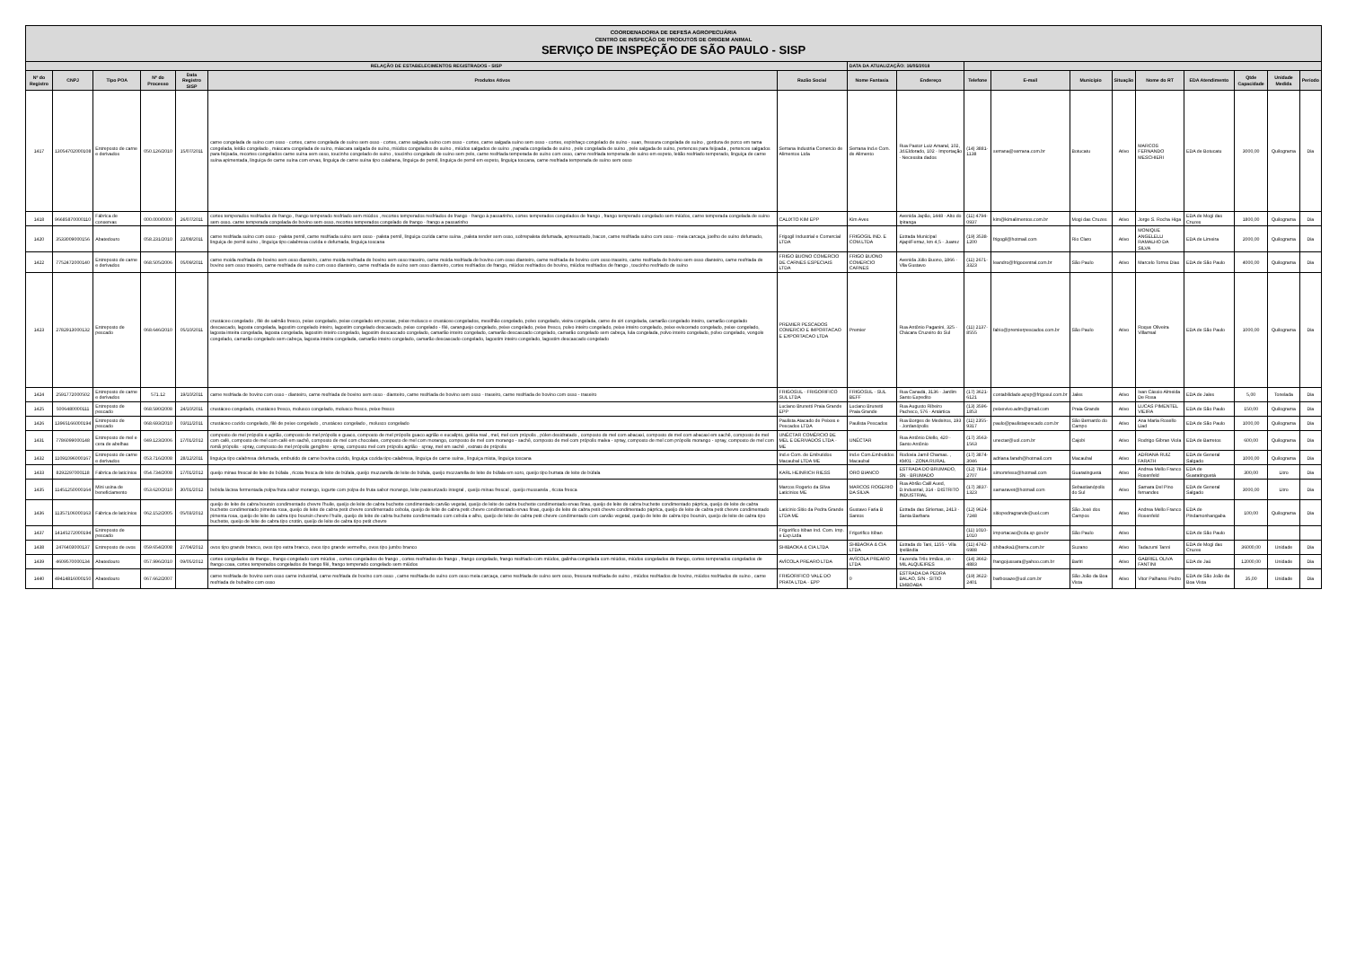| COORDENADORIA DE DEFESA AGROPECUÁRIA CENTRO DE INSPEÇÃO DE PRODUTOS DE ORIGEM ANIMAL SERVIÇO DE INSPEÇÃO DE SÃO PAULO - SISP | | | | | | | | | | | | | | | | | |
| RELAÇÃO DE ESTABELECIMENTOS REGISTRADOS - SISP | | | | | | | DATA DA ATUALIZAÇÃO: 16/05/2018 | | | | | | | | | | |
| Nº do Registro | CNPJ | Tipo POA | Nº do Processo | Data Registro SISP | Produtos Ativos | Razão Social | Nome Fantasia | Endereço | Telefone | E-mail | Município | Situação | Nome do RT | EDA Atendimento | Qtde Capacidade | Unidade Medida | Período |
| 1417 | 13054702000108 | Entreposto de carne e derivados | 050.126/2010 | 15/07/2011 | carne congelada de suíno com osso - cortes, carne congelada de suíno sem osso - cortes, carne salgada suíno com osso - cortes, carne salgada suíno sem osso - cortes, espinhaço congelado de suíno - suan, fressura congelada de suíno , gordura de porco em rama congelada, leitão congelado , máscara congelada de suíno, máscara salgada de suíno, miúdos congelados de suíno , miúdos salgados de suíno , papada congelada de suíno , pele congelada de suíno , pele salgada de suíno, pertences para feijoada , pertences salgados para feijoada, recortes congelados carne suína sem osso, toucinho congelado de suíno , toucinho congelado de suíno sem pele, carne resfriada temperada de suíno com osso, carne resfriada temperada de suíno em espeto, leitão resfriado temperado, linguiça de carne suína apimentada, linguiça de carne suína com ervas, linguiça de carne suína tipo cuiabana, linguiça de pernil, linguiça de pernil em espeto, linguiça toscana, carne resfriada temperada de suíno sem osso | Serrana Industria Comercio de Alimentos Ltda | Serrana Ind.e Com. de Alimento | Rua Pastor Luiz Amaral, 102, Jd.Eldorado, 102 - Importação - Necessita dados | (14) 3881-1138 | serrana@serrana.com.br | Botucatu | Ativo | MARCOS FERNANDO MESCHIERI | EDA de Botucatu | 3000,00 | Quilograma | Dia |
| 1418 | 96685870000110 | Fábrica de conservas | 000.000/0000 | 26/07/2011 | cortes temperados resfriados de frango , frango temperado resfriado sem miúdos , recortes temperados resfriados de frango - frango à passarinho, cortes temperados congelados de frango , frango temperado congelado sem miúdos, carne temperada congelada de suíno sem osso, carne temperada congelada de bovino sem osso, recortes temperados congelado de frango - frango a passarinho | CALIXTO KIM EPP | Kim Aves | Avenida Japão, 1448 - Alto do Ipiranga | (11) 4794-0937 | kim@kimalimentos.com.br | Mogi das Cruzes | Ativo | Jorge S. Rocha Higa | EDA de Mogi das Cruzes | 1800,00 | Quilograma | Dia |
| 1420 | 3533009000156 | Abatedouro | 058.231/2010 | 22/08/2011 | carne resfriada suíno com osso - paleta pernil, carne resfriada suíno sem osso - paleta pernil, linguiça cozida carne suína , paleta tender sem osso, sobrepaleta defumada, apresuntado, bacon, carne resfriada suíno com osso - meia carcaça, joelho de suíno defumado, linguiça de pernil suíno , linguiça tipo calabresa cozida e defumada, linguiça toscana | Frigogil Industrial e Comercial LTDA | FRIGOGIL IND. E COM.LTDA | Estrada Municipal Ajapi/Ferraz, km 4,5 - Juarez | (19) 3538-1200 | frigogil@hotmail.com | Rio Claro | Ativo | MONIQUE ANGELELLI RAMALHO DA SILVA | EDA de Limeira | 2000,00 | Quilograma | Dia |
| 1422 | 7752472000140 | Entreposto de carne e derivados | 068.505/2006 | 05/09/2011 | carne moida resfriada de bovino sem osso dianteiro, carne moida resfriada de bovino sem osso traseiro, carne moida resfriada de bovino com osso dianteiro, carne resfriada de bovino com osso traseiro, carne resfriada de bovino sem osso dianteiro, carne resfriada de bovino sem osso traseiro, carne resfriada de suíno com osso dianteiro, carne resfriada de suíno sem osso dianteiro, cortes resfriados de frango, miúdos resfriados de bovino, miúdos resfriados de frango , toucinho resfriado de suíno | FRIGO BUONO COMERCIO DE CARNES ESPECIAIS LTDA | FRIGO BUONO COMERCIO CARNES | Avenida Júlio Buono, 1866 - Vila Gustavo | (11) 2671-3323 | leandro@frigocentral.com.br | São Paulo | Ativo | Marcelo Torres Dias | EDA de São Paulo | 4000,00 | Quilograma | Dia |
| 1423 | 2782913000132 | Entreposto de pescado | 068.646/2010 | 05/10/2011 | crustáceo congelado , filé de salmão fresco, peixe congelado, peixe congelado em postas, peixe molusco e crustáceo congelados, mexilhão congelado, polvo congelado, vieira congelada, carne de siri congelada, camarão congelado inteiro, camarão congelado descascado, lagosta congelada, lagostim congelado inteiro, lagostim congelado descascado, peixe congelado - filé, caranguejo congelado, peixe congelado, peixe fresco, polvo inteiro congelado, peixe inteiro congelado, peixe eviscerado congelado, peixe congelado, lagosta inteira congelada, lagosta congelada, lagostim inteiro congelado, lagostim descascado congelado, camarão inteiro congelado, camarão descascado congelado, camarão congelado sem cabeça, lula congelada, polvo inteiro congelado, polvo congelado, vongole congelado, camarão congelado sem cabeça, lagosta inteira congelada, camarão inteiro congelado, camarão descascado congelado, lagostim inteiro congelado, lagostim descascado congelado | PREMIER PESCADOS COMERCIO E IMPORTACAO E EXPORTACAO LTDA | Premier | Rua Antônio Paganini, 325 - Chácara Cruzeiro do Sul | (11) 2137-8555 | fabio@premierpescados.com.br | São Paulo | Ativo | Roque Oliveira Villarreal | EDA de São Paulo | 1000,00 | Quilograma | Dia |
| 1424 | 2591772000502 | Entreposto de carne e derivados | 571.12 | 19/10/2011 | carne resfriada de bovino com osso - dianteiro, carne resfriada de bovino sem osso - dianteiro, carne resfriada de bovino sem osso - traseiro, carne resfriada de bovino com osso - traseiro | FRIGOSUL - FRIGORIFICO SUL LTDA | FRIGOSUL - SUL BEFF | Rua Canadá, 3136 - Jardim Santo Expedito | (17) 3621-6121 | contabilidade.apsp@frigosul.com.br | Jales | Ativo | Ivan Cássio Almeida De Rosa | EDA de Jales | 5,00 | Tonelada | Dia |
| 1425 | 5006480000111 | Entreposto de pescado | 068.590/2008 | 24/10/2011 | crustáceo congelado, crustáceo fresco, molusco congelado, molusco fresco, peixe fresco | Luciano Brunetti Praia Grande EPP | Luciano Brunetti Praia Grande | Rua Augusto Ribeiro Pacheco, 576 - Antártica | (13) 3596-1853 | peixevivo.adm@gmail.com | Praia Grande | Ativo | LUCAS PIMENTEL VIEIRA | EDA de São Paulo | 150,00 | Quilograma | Dia |
| 1426 | 13965166000194 | Entreposto de pescado | 068.693/2010 | 03/11/2011 | crustáceo cozido congelado, filé de peixe congelado , crustáceo congelado , molusco congelado | Paulista Atacado de Peixes e Pescados LTDA | Paulista Pescados | Rua Borges de Medeiros, 193 - Jordanópolis | (11) 2355-9317 | paulo@paulistapescado.com.br | São Bernardo do Campo | Ativo | Ana Maria Rosello Liad | EDA de São Paulo | 1000,00 | Quilograma | Dia |
| 1431 | 7786099000148 | Entreposto de mel e cera de abelhas | 049.123/2006 | 17/01/2012 | composto de mel própolis e agrião, composto de mel própolis e guaco, composto de mel própolis guaco agrião e eucalipto, geléia real , mel, mel com própolis , pólen desidratado , composto de mel com abacaxi, composto de mel com abacaxi em sachê, composto de mel com café, composto de mel com café em sachê, composto de mel com chocolate, composto de mel com morango, composto de mel com morango - sachê, composto de mel com própolis malva - spray, composto de mel com própolis morango - spray, composto de mel com romã própolis - spray, composto de mel própolis gengibre - spray, composto mel com própolis agrião - spray, mel em sachê , extrato de própolis | UNÉCTAR COMÉRCIO DE MEL E DERIVADOS LTDA - ME | UNÉCTAR | Rua Antônio Diello, 420 - Santo Antônio | (17) 3563-1563 | unectar@uol.com.br | Cajobi | Ativo | Rodrigo Gibran Viola | EDA de Barretos | 600,00 | Quilograma | Dia |
| 1432 | 11091096000167 | Entreposto de carne e derivados | 053.716/2008 | 28/12/2011 | linguiça tipo calabresa defumada, embutido de carne bovina cozido, linguiça cozida tipo calabresa, linguiça de carne suína , linguiça mista, linguiça toscana | Ind.e Com. de Embutidos Macaubal LTDA ME | Ind.e Com.Embutidos Macaubal | Rodovia Jamil Chamas. , KM01 - ZONA RURAL | (17) 3874-3046 | adriana.farath@hotmail.com | Macaubal | Ativo | ADRIANA RUIZ FARATH | EDA de General Salgado | 1000,00 | Quilograma | Dia |
| 1433 | 8292297000118 | Fábrica de laticínios | 054.734/2008 | 17/01/2012 | queijo minas frescal de leite de búfala , ricota fresca de leite de búfala, queijo muzzarella de leite de búfala, queijo mozzarella de leite de búfala em soro, queijo tipo burrata de leite de búfala | KARL HEINRICH RIESS | ORO BIANCO | ESTRADA DO BRUMADO, SN - BRUMADO | (12) 7814-2707 | simomriess@hotmail.com | Guaratinguetá | Ativo | Andrea Mello Franco Rosenfeld | EDA de Guaratinguetá | 300,00 | Litro | Dia |
| 1435 | 11451250000164 | Mini usina de beneficiamento | 053.620/2010 | 30/01/2012 | bebida láctea fermentada polpa fruta sabor morango, iogurte com polpa de fruta sabor morango, leite pasteurizado integral , queijo minas frescal , queijo mussarela , ricota fresca | Marcos Rogerio da Silva Laticinios ME | MARCOS ROGERIO DA SILVA | Rua Abrão Calil Aued, D.Industrial, 314 - DISTRITO INDUSTRIAL | (17) 3837-1323 | samaravet@hotmail.com | Sebastianópolis do Sul | Ativo | Samara Del Pino fernandes | EDA de General Salgado | 3000,00 | Litro | Dia |
| 1436 | 11357106000163 | Fábrica de laticínios | 062.152/2005 | 05/03/2012 | queijo de leite de cabra boursin condimentado chevre l'huile, queijo de leite de cabra buchette condimentado carvão vegetal, queijo de leite de cabra buchette condimentado ervas finas, queijo de leite de cabra buchette condimentado páprica, queijo de leite de cabra buchette condimentado pimenta rosa, queijo de leite de cabra petit chevre condimentado cebola, queijo de leite de cabra petit chevre condimentado ervas finas, queijo de leite de cabra petit chevre condimentado páprica, queijo de leite de cabra petit chevre condimentado pimenta rosa, queijo de leite de cabra tipo boursin chevre l'huile, queijo de leite de cabra buchette condimentado com cebola e alho, queijo de leite de cabra petit chevre condimentado com carvão vegetal, queijo de leite de cabra tipo boursin, queijo de leite de cabra tipo buchette, queijo de leite de cabra tipo crottin, queijo de leite de cabra tipo petit chevre | Laticinio Sitio da Pedra Grande LTDA ME | Gustavo Faria B Santos | Estrada das Siriemas, 2413 - Santa Barbara | (12) 9624-7248 | sitiopedragrande@uol.com | São José dos Campos | Ativo | Andrea Mello Franco Rosenfeld | EDA de Pindamonhangaba | 100,00 | Quilograma | Dia |
| 1437 | 14145272000194 | Entreposto de pescado | | | | Frigorifico Itiban Ind. Com. Imp. e Exp.Ltda | Frigorifico Itiban | | (11) 1010-1010 | importacao@cda.sp.gov.br | São Paulo | Ativo | | EDA de São Paulo | | | |
| 1438 | 2476403000137 | Entreposto de ovos | 059.654/2008 | 27/04/2012 | ovos tipo grande branco, ovos tipo extra branco, ovos tipo grande vermelho, ovos tipo jumbo branco | SHIBAOKA & CIA LTDA | SHIBAOKA & CIA LTDA | Estrada do Tani, 1155 - Vila Ipelândia | (11) 4742-6988 | shibaoka1@terra.com.br | Suzano | Ativo | Tadazumi Tanni | EDA de Mogi das Cruzes | 36000,00 | Unidade | Dia |
| 1439 | 4609570000134 | Abatedouro | 057.996/2010 | 09/05/2012 | cortes congelados de frango , frango congelado com miúdos , cortes congelados de frango , cortes resfriados de frango , frango congelado, frango resfriado com miúdos, galinha congelada com miúdos, miúdos congelados de frango, cortes temperados congelados de frango coxa, cortes temperados congelados de frango filé, frango temperado congelado sem miúdos | AVÍCOLA PREARO LTDA | AVÍCOLA PREARO LTDA | Fazenda Três Irmãos, sn - MIL ALQUEIRES | (14) 3662-4883 | frangojussara@yahoo.com.br | Bariri | Ativo | GABRIEL OLIVA FANTINI | EDA de Jaú | 12000,00 | Unidade | Dia |
| 1440 | 49414816000150 | Abatedouro | 067.662/2007 | | carne resfriada de bovino sem osso carne industrial, carne resfriada de bovino com osso , carne resfriada de suíno com osso meia carcaça, carne resfriada de suíno sem osso, fressura resfriada de suíno , miúdos resfriados de bovino, miúdos resfriados de suíno , carne resfriada de bubalino com osso | FRIGORIFICO VALE DO PRATA LTDA - EPP | 0 | ESTRADA DA PEDRA BALAO, S/N - SITIO EMBOABA | (19) 3622-2401 | barbosaze@uol.com.br | São João da Boa Vista | Ativo | Vitor Palhares Pedro | EDA de São João da Boa Vista | 35,00 | Unidade | Dia |